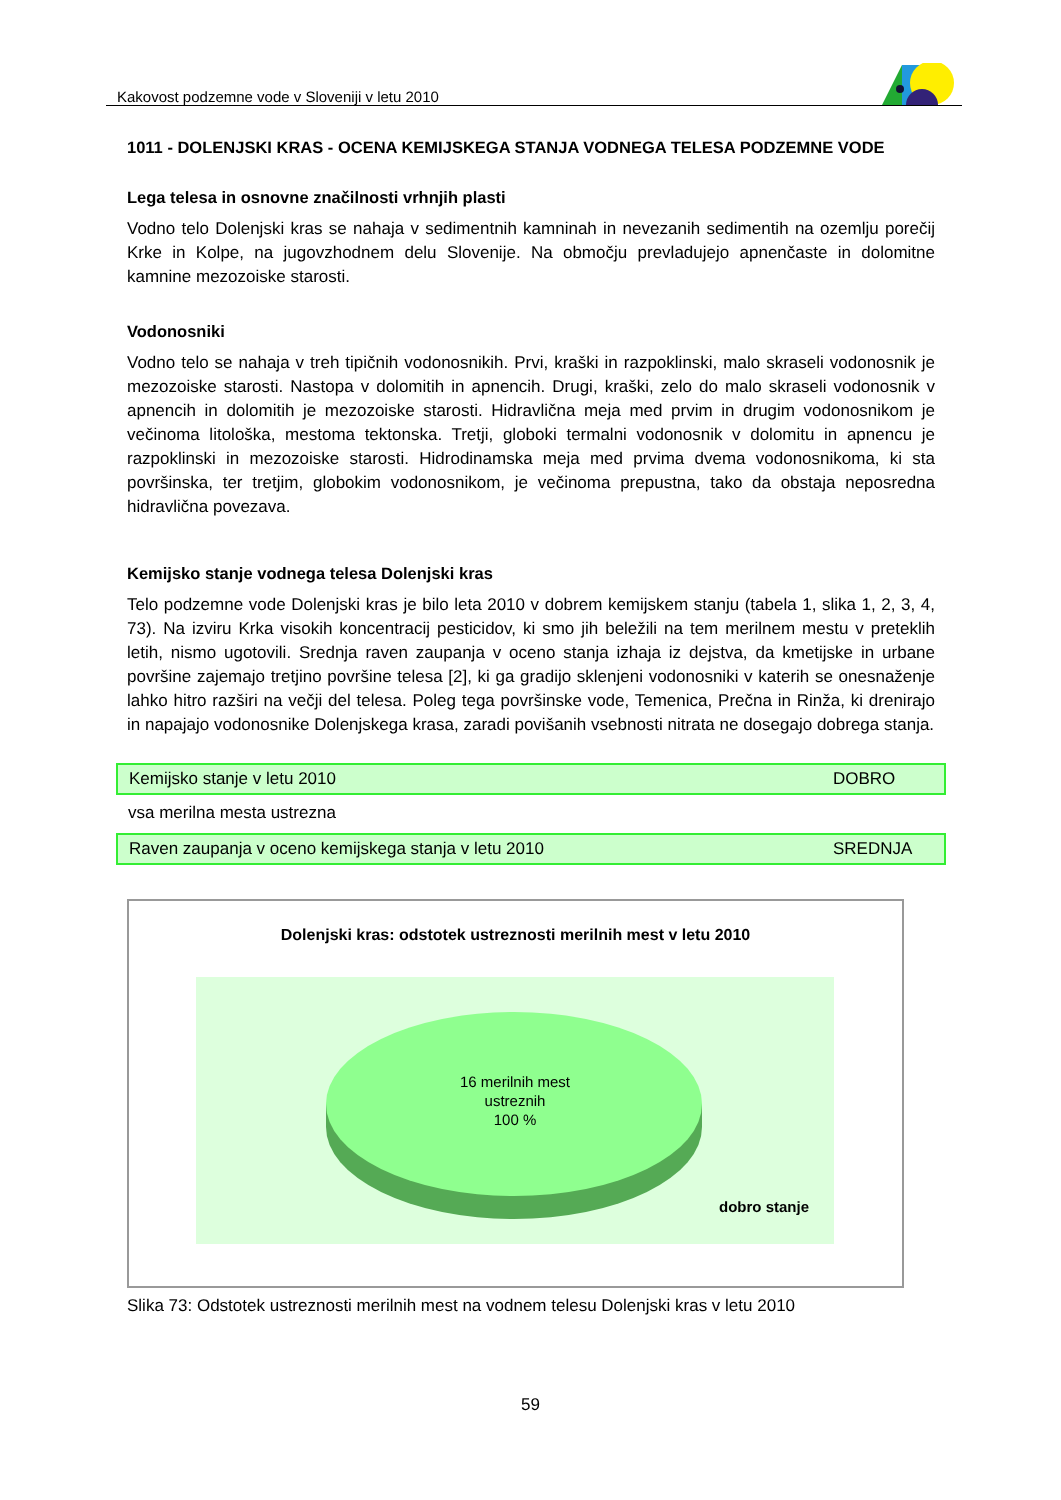Kakovost podzemne vode v Sloveniji v letu 2010
1011 - DOLENJSKI KRAS - OCENA KEMIJSKEGA STANJA VODNEGA TELESA PODZEMNE VODE
Lega telesa in osnovne značilnosti vrhnjih plasti
Vodno telo Dolenjski kras se nahaja v sedimentnih kamninah in nevezanih sedimentih na ozemlju porečij Krke in Kolpe, na jugovzhodnem delu Slovenije. Na območju prevladujejo apnenčaste in dolomitne kamnine mezozoiske starosti.
Vodonosniki
Vodno telo se nahaja v treh tipičnih vodonosnikih. Prvi, kraški in razpoklinski, malo skraseli vodonosnik je mezozoiske starosti. Nastopa v dolomitih in apnencih. Drugi, kraški, zelo do malo skraseli vodonosnik v apnencih in dolomitih je mezozoiske starosti. Hidravlična meja med prvim in drugim vodonosnikom je večinoma litološka, mestoma tektonska. Tretji, globoki termalni vodonosnik v dolomitu in apnencu je razpoklinski in mezozoiske starosti. Hidrodinamska meja med prvima dvema vodonosnikoma, ki sta površinska, ter tretjim, globokim vodonosnikom, je večinoma prepustna, tako da obstaja neposredna hidravlična povezava.
Kemijsko stanje vodnega telesa Dolenjski kras
Telo podzemne vode Dolenjski kras je bilo leta 2010 v dobrem kemijskem stanju (tabela 1, slika 1, 2, 3, 4, 73). Na izviru Krka visokih koncentracij pesticidov, ki smo jih beležili na tem merilnem mestu v preteklih letih, nismo ugotovili. Srednja raven zaupanja v oceno stanja izhaja iz dejstva, da kmetijske in urbane površine zajemajo tretjino površine telesa [2], ki ga gradijo sklenjeni vodonosniki v katerih se onesnaženje lahko hitro razširi na večji del telesa. Poleg tega površinske vode, Temenica, Prečna in Rinža, ki drenirajo in napajajo vodonosnike Dolenjskega krasa, zaradi povišanih vsebnosti nitrata ne dosegajo dobrega stanja.
| Kemijsko stanje v letu 2010 | DOBRO |
| vsa merilna mesta ustrezna | |
| Raven zaupanja v oceno kemijskega stanja v letu 2010 | SREDNJA |
Dolenjski kras: odstotek ustreznosti merilnih mest v letu 2010
16 merilnih mest
ustreznih
100 %
dobro stanje
Slika 73: Odstotek ustreznosti merilnih mest na vodnem telesu Dolenjski kras v letu 2010
59